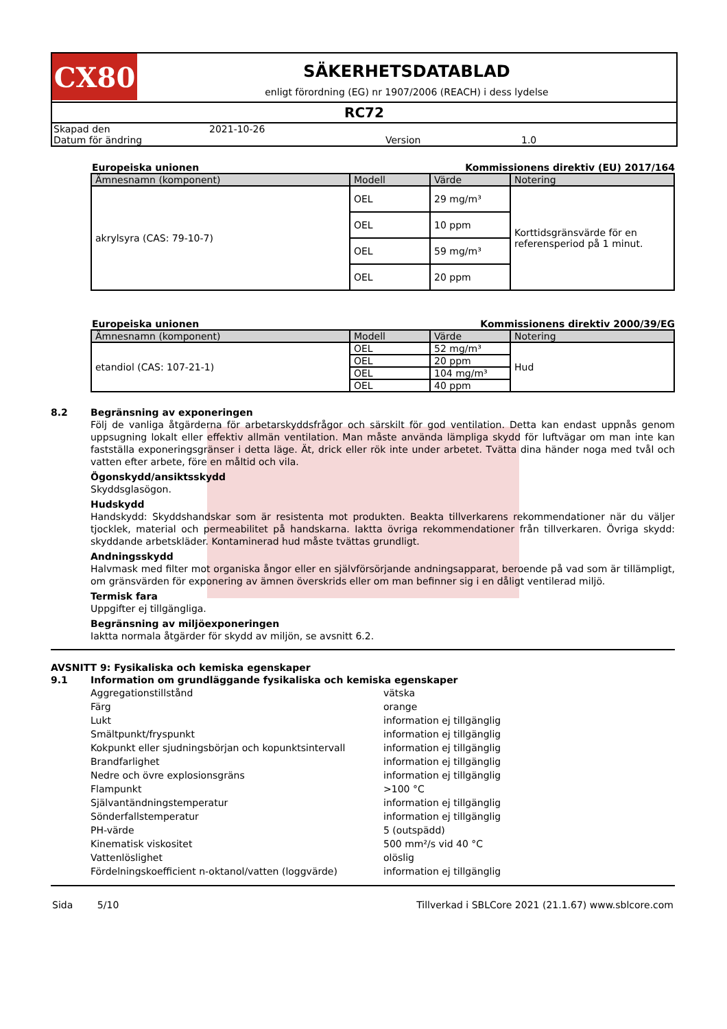CX80
SÄKERHETSDATABLAD
enligt förordning (EG) nr 1907/2006 (REACH) i dess lydelse
RC72
Skapad den 2021-10-26 Datum för ändring Version 1.0
Europeiska unionen Kommissionens direktiv (EU) 2017/164
| Ämnesnamn (komponent) | Modell | Värde | Notering |
| --- | --- | --- | --- |
| akrylsyra (CAS: 79-10-7) | OEL | 29 mg/m³ | Korttidsgränsvärde för en referensperiod på 1 minut. |
| | OEL | 10 ppm | |
| | OEL | 59 mg/m³ | |
| | OEL | 20 ppm | |
Europeiska unionen Kommissionens direktiv 2000/39/EG
| Ämnesnamn (komponent) | Modell | Värde | Notering |
| --- | --- | --- | --- |
| etandiol (CAS: 107-21-1) | OEL | 52 mg/m³ | Hud |
| | OEL | 20 ppm | |
| | OEL | 104 mg/m³ | |
| | OEL | 40 ppm | |
8.2 Begränsning av exponeringen
Följ de vanliga åtgärderna för arbetarskyddsfrågor och särskilt för god ventilation. Detta kan endast uppnås genom uppsugning lokalt eller effektiv allmän ventilation. Man måste använda lämpliga skydd för luftvägar om man inte kan fastställa exponeringsgränser i detta läge. Ät, drick eller rök inte under arbetet. Tvätta dina händer noga med tvål och vatten efter arbete, före en måltid och vila.
Ögonskydd/ansiktsskydd
Skyddsglasögon.
Hudskydd
Handskydd: Skyddshandskar som är resistenta mot produkten. Beakta tillverkarens rekommendationer när du väljer tjocklek, material och permeabilitet på handskarna. Iaktta övriga rekommendationer från tillverkaren. Övriga skydd: skyddande arbetskläder. Kontaminerad hud måste tvättas grundligt.
Andningsskydd
Halvmask med filter mot organiska ångor eller en självförsörjande andningsapparat, beroende på vad som är tillämpligt, om gränsvärden för exponering av ämnen överskrids eller om man befinner sig i en dåligt ventilerad miljö.
Termisk fara
Uppgifter ej tillgängliga.
Begränsning av miljöexponeringen
Iaktta normala åtgärder för skydd av miljön, se avsnitt 6.2.
AVSNITT 9: Fysikaliska och kemiska egenskaper
9.1 Information om grundläggande fysikaliska och kemiska egenskaper
Aggregationstillstånd vätska Färg orange Lukt information ej tillgänglig Smältpunkt/fryspunkt information ej tillgänglig Kokpunkt eller sjudningsbörjan och kopunktsintervall information ej tillgänglig Brandfarlighet information ej tillgänglig Nedre och övre explosionsgräns information ej tillgänglig Flampunkt >100 °C Självantändningstemperatur information ej tillgänglig Sönderfallstemperatur information ej tillgänglig PH-värde 5 (outspädd) Kinematisk viskositet 500 mm²/s vid 40 °C Vattenlöslighet olöslig Fördelningskoefficient n-oktanol/vatten (loggvärde) information ej tillgänglig
Sida 5/10 Tillverkad i SBLCore 2021 (21.1.67) www.sblcore.com